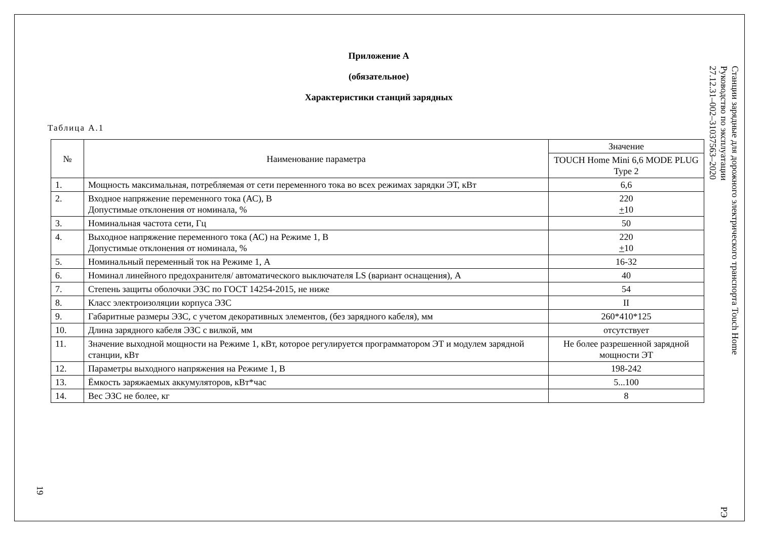Приложение А
(обязательное)
Характеристики станций зарядных
Таблица А.1
| № | Наименование параметра | Значение |
| --- | --- | --- |
| | | TOUCH Home Mini 6,6 MODE PLUG Type 2 |
| 1. | Мощность максимальная, потребляемая от сети переменного тока во всех режимах зарядки ЭТ, кВт | 6,6 |
| 2. | Входное напряжение переменного тока (АС), В Допустимые отклонения от номинала, % | 220 + 10 |
| 3. | Номинальная частота сети, Гц | 50 |
| 4. | Выходное напряжение переменного тока (АС) на Режиме 1, В Допустимые отклонения от номинала, % | 220 + 10 |
| 5. | Номинальный переменный ток на Режиме 1, А | 16-32 |
| 6. | Номинал линейного предохранителя/ автоматического выключателя LS (вариант оснащения), А | 40 |
| 7. | Степень защиты оболочки ЭЗС по ГОСТ 14254-2015, не ниже | 54 |
| 8. | Класс электроизоляции корпуса ЭЗС | II |
| 9. | Габаритные размеры ЭЗС, с учетом декоративных элементов, (без зарядного кабеля), мм | 260*410*125 |
| 10. | Длина зарядного кабеля ЭЗС с вилкой, мм | отсутствует |
| 11. | Значение выходной мощности на Режиме 1, кВт, которое регулируется программатором ЭТ и модулем зарядной станции, кВт | Не более разрешенной зарядной мощности ЭТ |
| 12. | Параметры выходного напряжения на Режиме 1, В | 198-242 |
| 13. | Ёмкость заряжаемых аккумуляторов, кВт*час | 5...100 |
| 14. | Вес ЭЗС не более, кг | 8 |
Станции зарядные для дорожного электрического транспорта Touch Home
Руководство по эксплуатации РЭ 27.12.31–002–31037563–2020
19